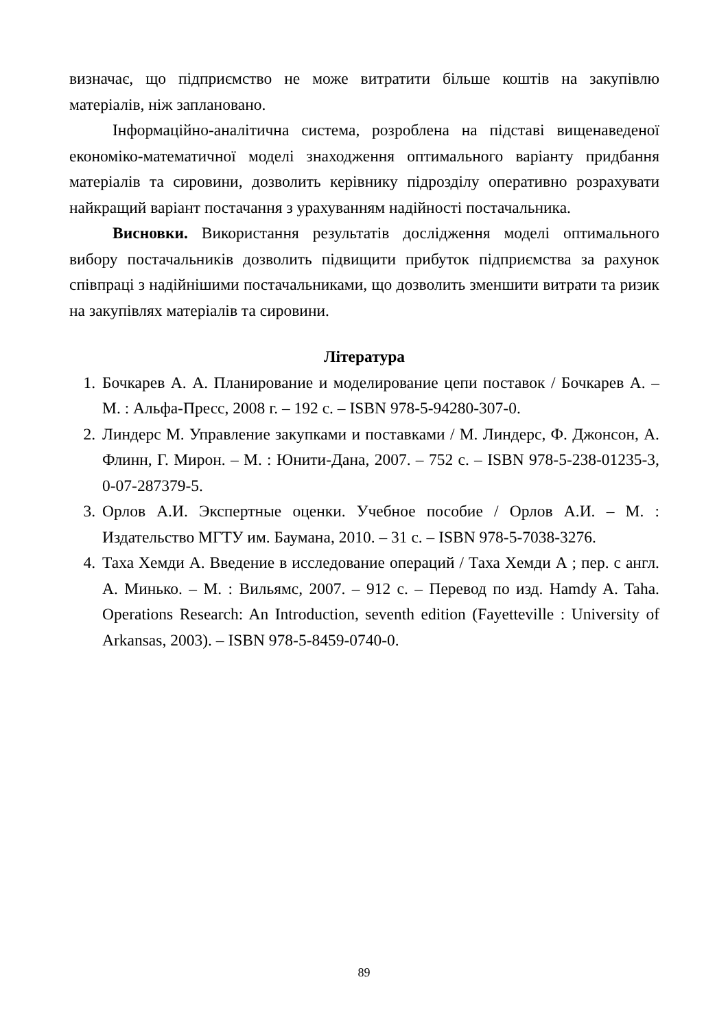визначає, що підприємство не може витратити більше коштів на закупівлю матеріалів, ніж заплановано.
Інформаційно-аналітична система, розроблена на підставі вищенаведеної економіко-математичної моделі знаходження оптимального варіанту придбання матеріалів та сировини, дозволить керівнику підрозділу оперативно розрахувати найкращий варіант постачання з урахуванням надійності постачальника.
Висновки. Використання результатів дослідження моделі оптимального вибору постачальників дозволить підвищити прибуток підприємства за рахунок співпраці з надійнішими постачальниками, що дозволить зменшити витрати та ризик на закупівлях матеріалів та сировини.
Література
1. Бочкарев А. А. Планирование и моделирование цепи поставок / Бочкарев А. – М. : Альфа-Пресс, 2008 г. – 192 с. – ISBN 978-5-94280-307-0.
2. Линдерс М. Управление закупками и поставками / М. Линдерс, Ф. Джонсон, А. Флинн, Г. Мирон. – М. : Юнити-Дана, 2007. – 752 с. – ISBN 978-5-238-01235-3, 0-07-287379-5.
3. Орлов А.И. Экспертные оценки. Учебное пособие / Орлов А.И. – М. : Издательство МГТУ им. Баумана, 2010. – 31 с. – ISBN 978-5-7038-3276.
4. Таха Хемди А. Введение в исследование операций / Таха Хемди А ; пер. с англ. А. Минько. – М. : Вильямс, 2007. – 912 с. – Перевод по изд. Hamdy A. Taha. Operations Research: An Introduction, seventh edition (Fayetteville : University of Arkansas, 2003). – ISBN 978-5-8459-0740-0.
89